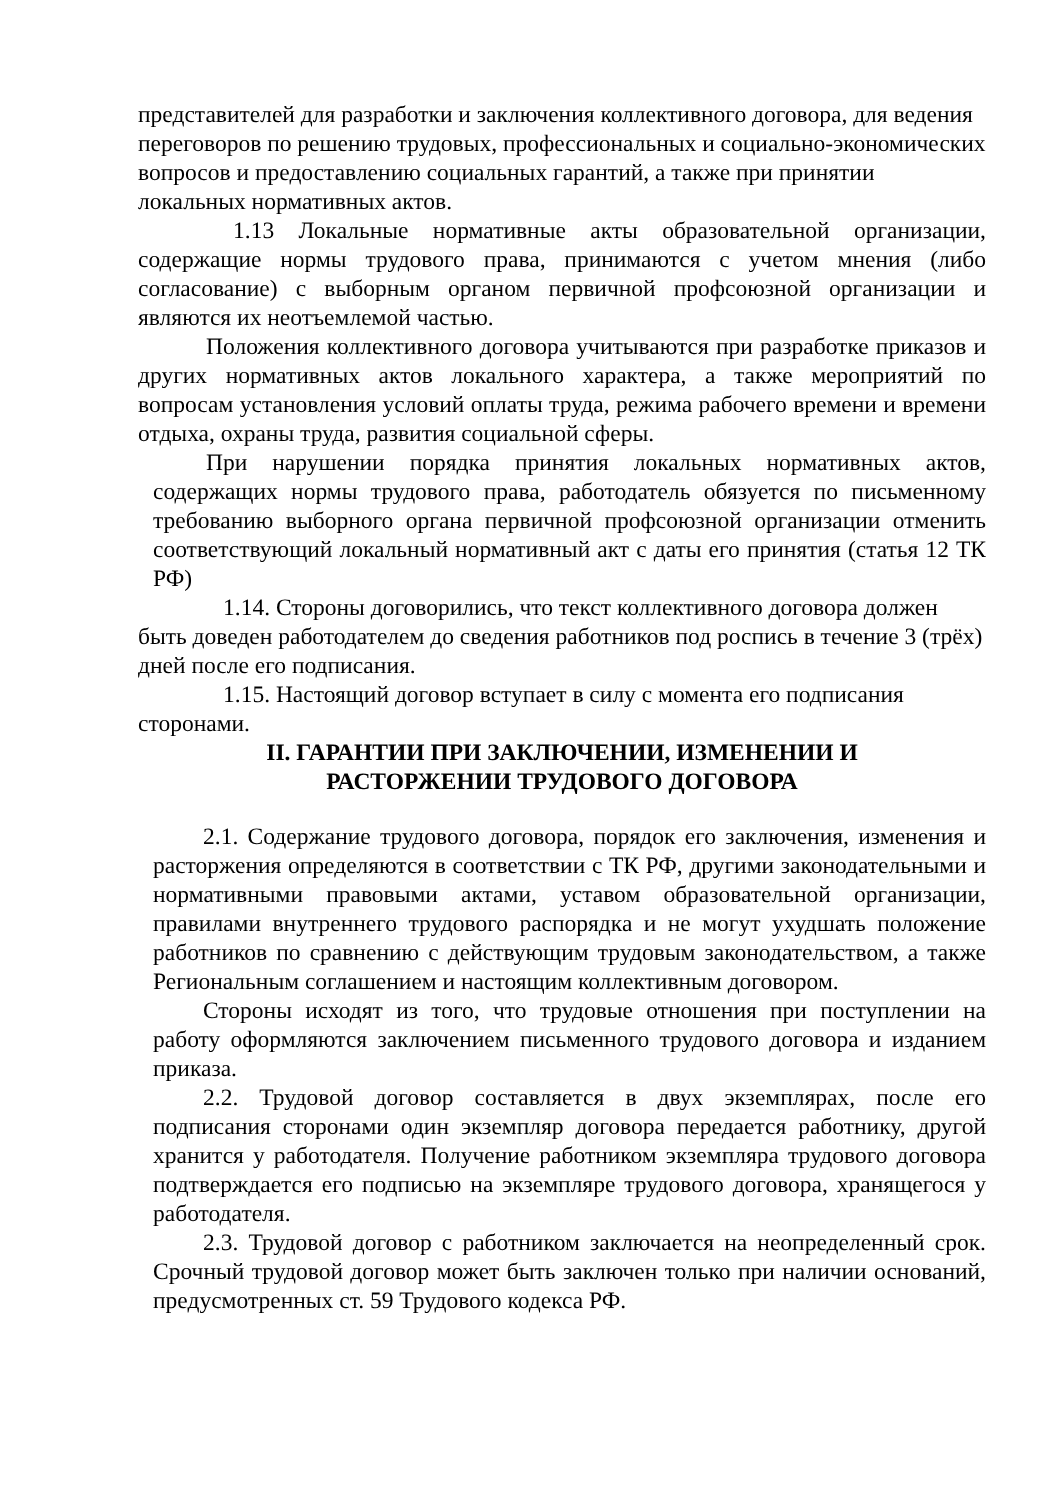представителей для разработки и заключения коллективного договора, для ведения переговоров по решению трудовых, профессиональных и социально-экономических вопросов и предоставлению социальных гарантий, а также при принятии локальных нормативных актов.
1.13 Локальные нормативные акты образовательной организации, содержащие нормы трудового права, принимаются с учетом мнения (либо согласование) с выборным органом первичной профсоюзной организации и являются их неотъемлемой частью.
Положения коллективного договора учитываются при разработке приказов и других нормативных актов локального характера, а также мероприятий по вопросам установления условий оплаты труда, режима рабочего времени и времени отдыха, охраны труда, развития социальной сферы.
При нарушении порядка принятия локальных нормативных актов, содержащих нормы трудового права, работодатель обязуется по письменному требованию выборного органа первичной профсоюзной организации отменить соответствующий локальный нормативный акт с даты его принятия (статья 12 ТК РФ)
1.14. Стороны договорились, что текст коллективного договора должен быть доведен работодателем до сведения работников под роспись в течение 3 (трёх) дней после его подписания.
1.15. Настоящий договор вступает в силу с момента его подписания сторонами.
II. ГАРАНТИИ ПРИ ЗАКЛЮЧЕНИИ, ИЗМЕНЕНИИ И
РАСТОРЖЕНИИ ТРУДОВОГО ДОГОВОРА
2.1. Содержание трудового договора, порядок его заключения, изменения и расторжения определяются в соответствии с ТК РФ, другими законодательными и нормативными правовыми актами, уставом образовательной организации, правилами внутреннего трудового распорядка и не могут ухудшать положение работников по сравнению с действующим трудовым законодательством, а также Региональным соглашением и настоящим коллективным договором.
Стороны исходят из того, что трудовые отношения при поступлении на работу оформляются заключением письменного трудового договора и изданием приказа.
2.2. Трудовой договор составляется в двух экземплярах, после его подписания сторонами один экземпляр договора передается работнику, другой хранится у работодателя. Получение работником экземпляра трудового договора подтверждается его подписью на экземпляре трудового договора, хранящегося у работодателя.
2.3. Трудовой договор с работником заключается на неопределенный срок. Срочный трудовой договор может быть заключен только при наличии оснований, предусмотренных ст. 59 Трудового кодекса РФ.